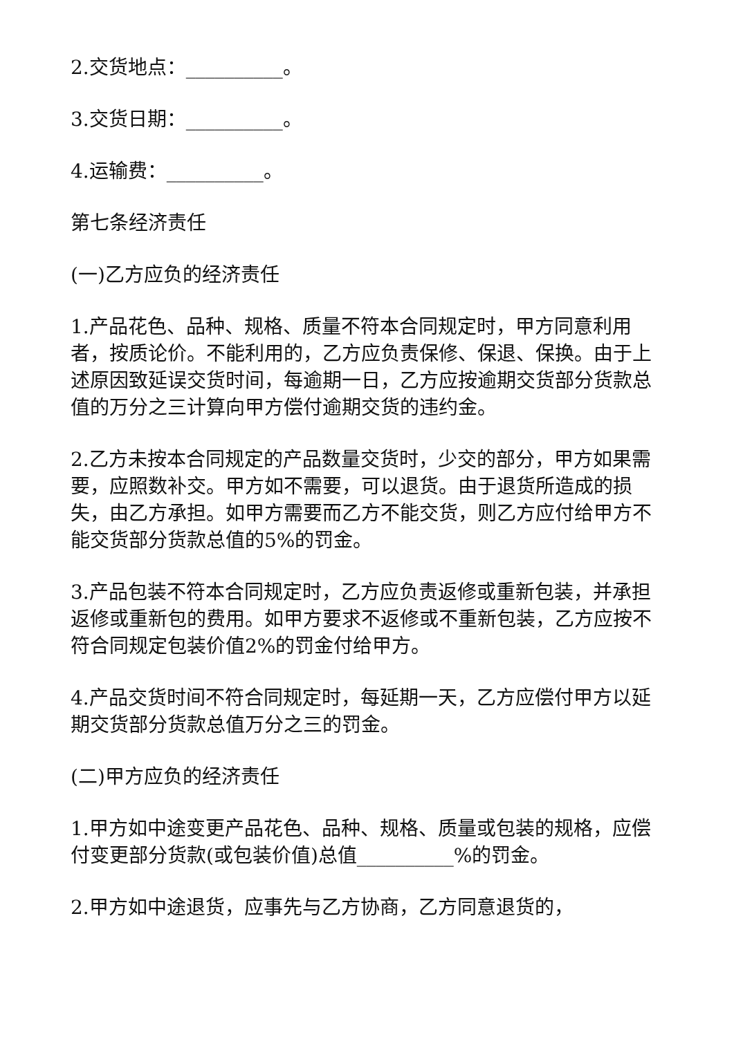2.交货地点：__________。
3.交货日期：__________。
4.运输费：__________。
第七条经济责任
(一)乙方应负的经济责任
1.产品花色、品种、规格、质量不符本合同规定时，甲方同意利用者，按质论价。不能利用的，乙方应负责保修、保退、保换。由于上述原因致延误交货时间，每逾期一日，乙方应按逾期交货部分货款总值的万分之三计算向甲方偿付逾期交货的违约金。
2.乙方未按本合同规定的产品数量交货时，少交的部分，甲方如果需要，应照数补交。甲方如不需要，可以退货。由于退货所造成的损失，由乙方承担。如甲方需要而乙方不能交货，则乙方应付给甲方不能交货部分货款总值的5%的罚金。
3.产品包装不符本合同规定时，乙方应负责返修或重新包装，并承担返修或重新包的费用。如甲方要求不返修或不重新包装，乙方应按不符合同规定包装价值2%的罚金付给甲方。
4.产品交货时间不符合同规定时，每延期一天，乙方应偿付甲方以延期交货部分货款总值万分之三的罚金。
(二)甲方应负的经济责任
1.甲方如中途变更产品花色、品种、规格、质量或包装的规格，应偿付变更部分货款(或包装价值)总值__________%的罚金。
2.甲方如中途退货，应事先与乙方协商，乙方同意退货的，